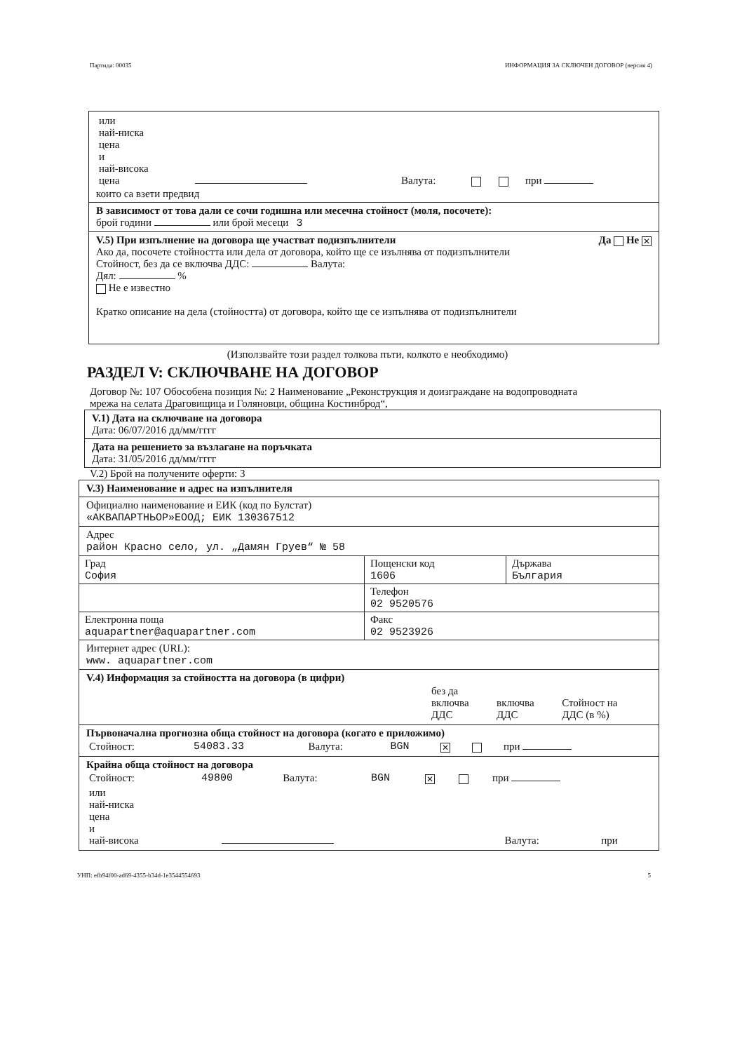Партида: 00035 ИНФОРМАЦИЯ ЗА СКЛЮЧЕН ДОГОВОР (версия 4)
| или най-ниска цена и най-висока цена | | Валута: | | | при |
които са взети предвид
В зависимост от това дали се сочи годишна или месечна стойност (моля, посочете):
брой години или брой месеци 3
V.5) При изпълнение на договора ще участват подизпълнители Да Не ✕
Ако да, посочете стойността или дела от договора, който ще се изълнява от подизпълнители
Стойност, без да се включва ДДС: Валута:
Дял: %
Не е известно
Кратко описание на дела (стойността) от договора, който ще се изпълнява от подизпълнители
(Използвайте този раздел толкова пъти, колкото е необходимо)
РАЗДЕЛ V: СКЛЮЧВАНЕ НА ДОГОВОР
Договор №: 107 Обособена позиция №: 2 Наименование „Реконструкция и доизграждане на водопроводната мрежа на селата Драговищица и Голяновци, община Костинброд“,
V.1) Дата на сключване на договора
Дата: 06/07/2016 дд/мм/гггг
Дата на решението за възлагане на поръчката
Дата: 31/05/2016 дд/мм/гггг
V.2) Брой на получените оферти: 3
V.3) Наименование и адрес на изпълнителя
Официално наименование и ЕИК (код по Булстат)
«АКВАПАРТНЬОР»ЕООД; ЕИК 130367512
Адрес
район Красно село, ул. „Дамян Груев“ № 58
Град
София
Пощенски код
1606
Държава
България
Телефон
02 9520576
Електронна поща
aquapartner@aquapartner.com
Факс
02 9523926
Интернет адрес (URL):
www. aquapartner.com
V.4) Информация за стойността на договора (в цифри)
| | без да включва ДДС | включва ДДС | Стойност на ДДС (в %) |
Първоначална прогнозна обща стойност на договора (когато е приложимо)
| Стойност: | 54083.33 | Валута: | BGN | ✕ | | при |
Крайна обща стойност на договора
| Стойност: | 49800 | Валута: | BGN | ✕ | | при |
| или най-ниска цена и най-висока | | Валута: | при |
УНП: efb94f00-ad69-4355-b34d-1e3544554693 5